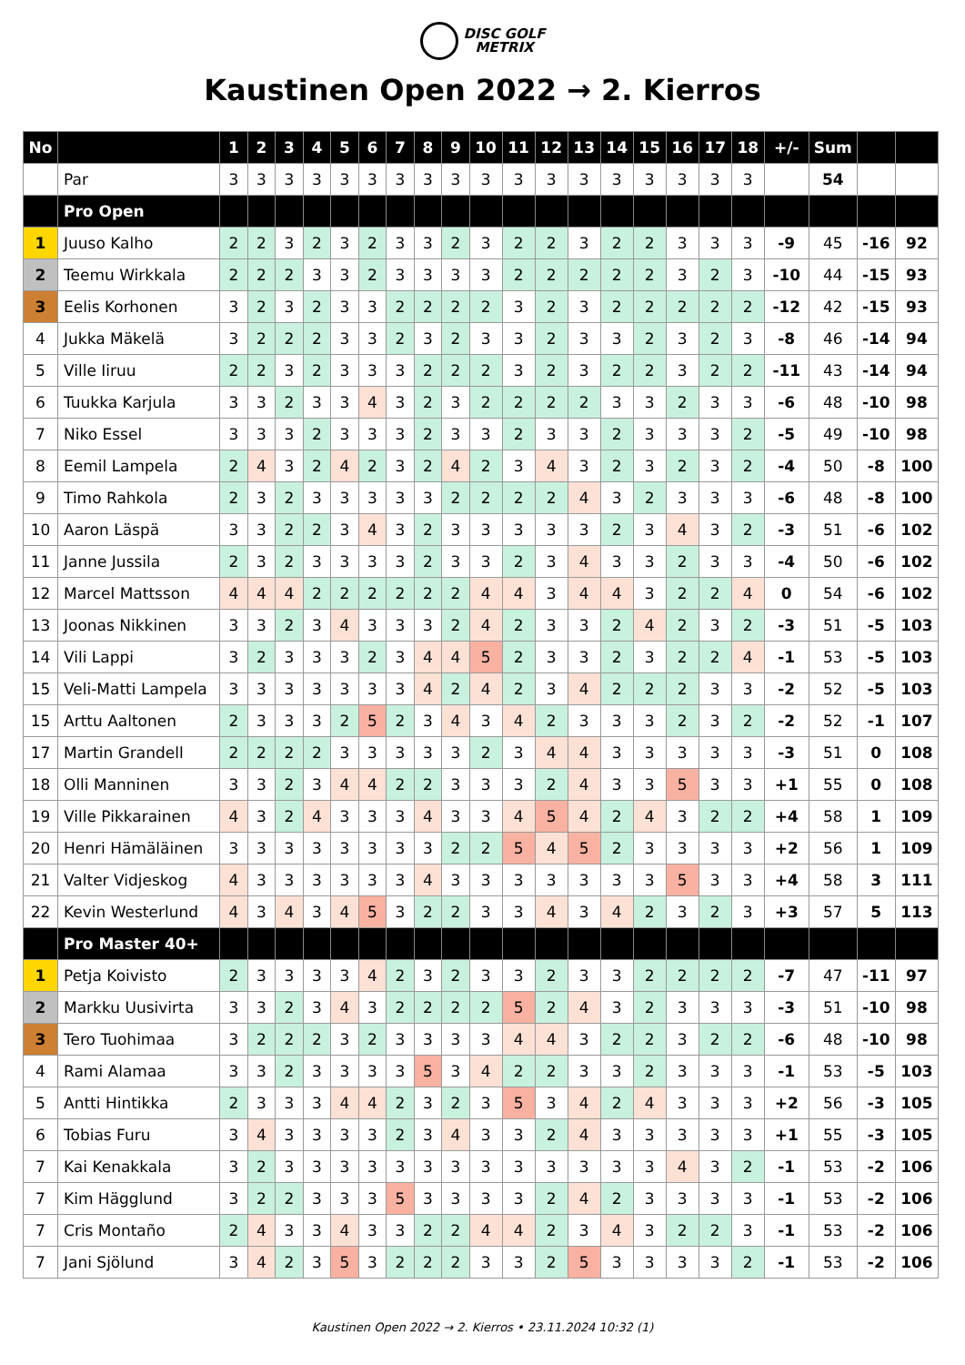DISC GOLF
METRIX
Kaustinen Open 2022 → 2. Kierros
| No | | 1 | 2 | 3 | 4 | 5 | 6 | 7 | 8 | 9 | 10 | 11 | 12 | 13 | 14 | 15 | 16 | 17 | 18 | +/- | Sum | | |
| --- | --- | --- | --- | --- | --- | --- | --- | --- | --- | --- | --- | --- | --- | --- | --- | --- | --- | --- | --- | --- | --- | --- | --- |
| | Par | 3 | 3 | 3 | 3 | 3 | 3 | 3 | 3 | 3 | 3 | 3 | 3 | 3 | 3 | 3 | 3 | 3 | 3 | | 54 | | |
| | Pro Open | | | | | | | | | | | | | | | | | | | | | | |
| 1 | Juuso Kalho | 2 | 2 | 3 | 2 | 3 | 2 | 3 | 3 | 2 | 3 | 2 | 2 | 3 | 2 | 2 | 3 | 3 | 3 | -9 | 45 | -16 | 92 |
| 2 | Teemu Wirkkala | 2 | 2 | 2 | 3 | 3 | 2 | 3 | 3 | 3 | 3 | 2 | 2 | 2 | 2 | 2 | 3 | 2 | 3 | -10 | 44 | -15 | 93 |
| 3 | Eelis Korhonen | 3 | 2 | 3 | 2 | 3 | 3 | 2 | 2 | 2 | 2 | 3 | 2 | 3 | 2 | 2 | 2 | 2 | 2 | -12 | 42 | -15 | 93 |
| 4 | Jukka Mäkelä | 3 | 2 | 2 | 2 | 3 | 3 | 2 | 3 | 2 | 3 | 3 | 2 | 3 | 3 | 2 | 3 | 2 | 3 | -8 | 46 | -14 | 94 |
| 5 | Ville Iiruu | 2 | 2 | 3 | 2 | 3 | 3 | 3 | 2 | 2 | 2 | 3 | 2 | 3 | 2 | 2 | 3 | 2 | 2 | -11 | 43 | -14 | 94 |
| 6 | Tuukka Karjula | 3 | 3 | 2 | 3 | 3 | 4 | 3 | 2 | 3 | 2 | 2 | 2 | 2 | 3 | 3 | 2 | 3 | 3 | -6 | 48 | -10 | 98 |
| 7 | Niko Essel | 3 | 3 | 3 | 2 | 3 | 3 | 3 | 2 | 3 | 3 | 2 | 3 | 3 | 2 | 3 | 3 | 3 | 2 | -5 | 49 | -10 | 98 |
| 8 | Eemil Lampela | 2 | 4 | 3 | 2 | 4 | 2 | 3 | 2 | 4 | 2 | 3 | 4 | 3 | 2 | 3 | 2 | 3 | 2 | -4 | 50 | -8 | 100 |
| 9 | Timo Rahkola | 2 | 3 | 2 | 3 | 3 | 3 | 3 | 3 | 2 | 2 | 2 | 2 | 4 | 3 | 2 | 3 | 3 | 3 | -6 | 48 | -8 | 100 |
| 10 | Aaron Läspä | 3 | 3 | 2 | 2 | 3 | 4 | 3 | 2 | 3 | 3 | 3 | 3 | 3 | 2 | 3 | 4 | 3 | 2 | -3 | 51 | -6 | 102 |
| 11 | Janne Jussila | 2 | 3 | 2 | 3 | 3 | 3 | 3 | 2 | 3 | 3 | 2 | 3 | 4 | 3 | 3 | 2 | 3 | 3 | -4 | 50 | -6 | 102 |
| 12 | Marcel Mattsson | 4 | 4 | 4 | 2 | 2 | 2 | 2 | 2 | 2 | 4 | 4 | 3 | 4 | 4 | 3 | 2 | 2 | 4 | 0 | 54 | -6 | 102 |
| 13 | Joonas Nikkinen | 3 | 3 | 2 | 3 | 4 | 3 | 3 | 3 | 2 | 4 | 2 | 3 | 3 | 2 | 4 | 2 | 3 | 2 | -3 | 51 | -5 | 103 |
| 14 | Vili Lappi | 3 | 2 | 3 | 3 | 3 | 2 | 3 | 4 | 4 | 5 | 2 | 3 | 3 | 2 | 3 | 2 | 2 | 4 | -1 | 53 | -5 | 103 |
| 15 | Veli-Matti Lampela | 3 | 3 | 3 | 3 | 3 | 3 | 3 | 4 | 2 | 4 | 2 | 3 | 4 | 2 | 2 | 2 | 3 | 3 | -2 | 52 | -5 | 103 |
| 15 | Arttu Aaltonen | 2 | 3 | 3 | 3 | 2 | 5 | 2 | 3 | 4 | 3 | 4 | 2 | 3 | 3 | 3 | 2 | 3 | 2 | -2 | 52 | -1 | 107 |
| 17 | Martin Grandell | 2 | 2 | 2 | 2 | 3 | 3 | 3 | 3 | 3 | 2 | 3 | 4 | 4 | 3 | 3 | 3 | 3 | 3 | -3 | 51 | 0 | 108 |
| 18 | Olli Manninen | 3 | 3 | 2 | 3 | 4 | 4 | 2 | 2 | 3 | 3 | 3 | 2 | 4 | 3 | 3 | 5 | 3 | 3 | +1 | 55 | 0 | 108 |
| 19 | Ville Pikkarainen | 4 | 3 | 2 | 4 | 3 | 3 | 3 | 4 | 3 | 3 | 4 | 5 | 4 | 2 | 4 | 3 | 2 | 2 | +4 | 58 | 1 | 109 |
| 20 | Henri Hämäläinen | 3 | 3 | 3 | 3 | 3 | 3 | 3 | 3 | 2 | 2 | 5 | 4 | 5 | 2 | 3 | 3 | 3 | 3 | +2 | 56 | 1 | 109 |
| 21 | Valter Vidjeskog | 4 | 3 | 3 | 3 | 3 | 3 | 3 | 4 | 3 | 3 | 3 | 3 | 3 | 3 | 3 | 5 | 3 | 3 | +4 | 58 | 3 | 111 |
| 22 | Kevin Westerlund | 4 | 3 | 4 | 3 | 4 | 5 | 3 | 2 | 2 | 3 | 3 | 4 | 3 | 4 | 2 | 3 | 2 | 3 | +3 | 57 | 5 | 113 |
| | Pro Master 40+ | | | | | | | | | | | | | | | | | | | | | | |
| 1 | Petja Koivisto | 2 | 3 | 3 | 3 | 3 | 4 | 2 | 3 | 2 | 3 | 3 | 2 | 3 | 3 | 2 | 2 | 2 | 2 | -7 | 47 | -11 | 97 |
| 2 | Markku Uusivirta | 3 | 3 | 2 | 3 | 4 | 3 | 2 | 2 | 2 | 2 | 5 | 2 | 4 | 3 | 2 | 3 | 3 | 3 | -3 | 51 | -10 | 98 |
| 3 | Tero Tuohimaa | 3 | 2 | 2 | 2 | 3 | 2 | 3 | 3 | 3 | 3 | 4 | 4 | 3 | 2 | 2 | 3 | 2 | 2 | -6 | 48 | -10 | 98 |
| 4 | Rami Alamaa | 3 | 3 | 2 | 3 | 3 | 3 | 3 | 5 | 3 | 4 | 2 | 2 | 3 | 3 | 2 | 3 | 3 | 3 | -1 | 53 | -5 | 103 |
| 5 | Antti Hintikka | 2 | 3 | 3 | 3 | 4 | 4 | 2 | 3 | 2 | 3 | 5 | 3 | 4 | 2 | 4 | 3 | 3 | 3 | +2 | 56 | -3 | 105 |
| 6 | Tobias Furu | 3 | 4 | 3 | 3 | 3 | 3 | 2 | 3 | 4 | 3 | 3 | 2 | 4 | 3 | 3 | 3 | 3 | 3 | +1 | 55 | -3 | 105 |
| 7 | Kai Kenakkala | 3 | 2 | 3 | 3 | 3 | 3 | 3 | 3 | 3 | 3 | 3 | 3 | 3 | 3 | 3 | 4 | 3 | 2 | -1 | 53 | -2 | 106 |
| 7 | Kim Hägglund | 3 | 2 | 2 | 3 | 3 | 3 | 5 | 3 | 3 | 3 | 3 | 2 | 4 | 2 | 3 | 3 | 3 | 3 | -1 | 53 | -2 | 106 |
| 7 | Cris Montaño | 2 | 4 | 3 | 3 | 4 | 3 | 3 | 2 | 2 | 4 | 4 | 2 | 3 | 4 | 3 | 2 | 2 | 3 | -1 | 53 | -2 | 106 |
| 7 | Jani Sjölund | 3 | 4 | 2 | 3 | 5 | 3 | 2 | 2 | 2 | 3 | 3 | 2 | 5 | 3 | 3 | 3 | 3 | 2 | -1 | 53 | -2 | 106 |
Kaustinen Open 2022 → 2. Kierros • 23.11.2024 10:32 (1)